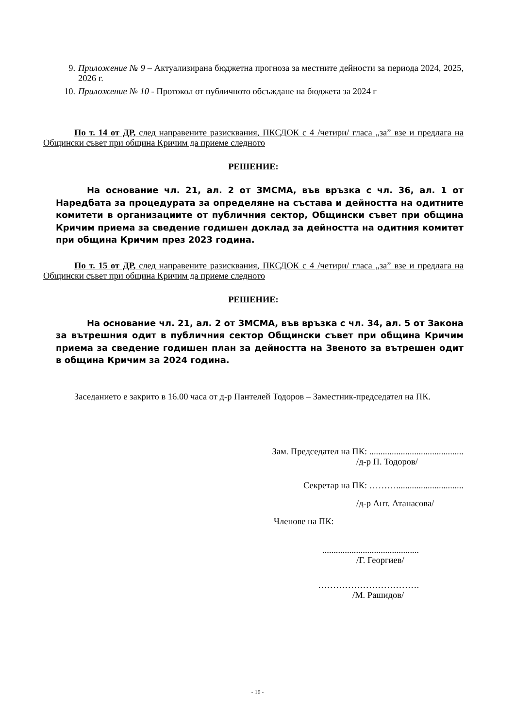9. Приложение № 9 – Актуализирана бюджетна прогноза за местните дейности за периода 2024, 2025, 2026 г.
10. Приложение № 10 - Протокол от публичното обсъждане на бюджета за 2024 г
По т. 14 от ДР, след направените разисквания, ПКСДОК с 4 /четири/ гласа „за” взе и предлага на Общински съвет при община Кричим да приеме следното
РЕШЕНИЕ:
На основание чл. 21, ал. 2 от ЗМСМА, във връзка с чл. 36, ал. 1 от Наредбата за процедурата за определяне на състава и дейността на одитните комитети в организациите от публичния сектор, Общински съвет при община Кричим приема за сведение годишен доклад за дейността на одитния комитет при община Кричим през 2023 година.
По т. 15 от ДР, след направените разисквания, ПКСДОК с 4 /четири/ гласа „за” взе и предлага на Общински съвет при община Кричим да приеме следното
РЕШЕНИЕ:
На основание чл. 21, ал. 2 от ЗМСМА, във връзка с чл. 34, ал. 5 от Закона за вътрешния одит в публичния сектор Общински съвет при община Кричим приема за сведение годишен план за дейността на Звеното за вътрешен одит в община Кричим за 2024 година.
Заседанието е закрито в 16.00 часа от д-р Пантелей Тодоров – Заместник-председател на ПК.
Зам. Председател на ПК: ..........................................
/д-р П. Тодоров/
Секретар на ПК: ………..............................
/д-р Ант. Атанасова/
Членове на ПК:
...........................................
/Г. Георгиев/
…………………………….
/М. Рашидов/
- 16 -